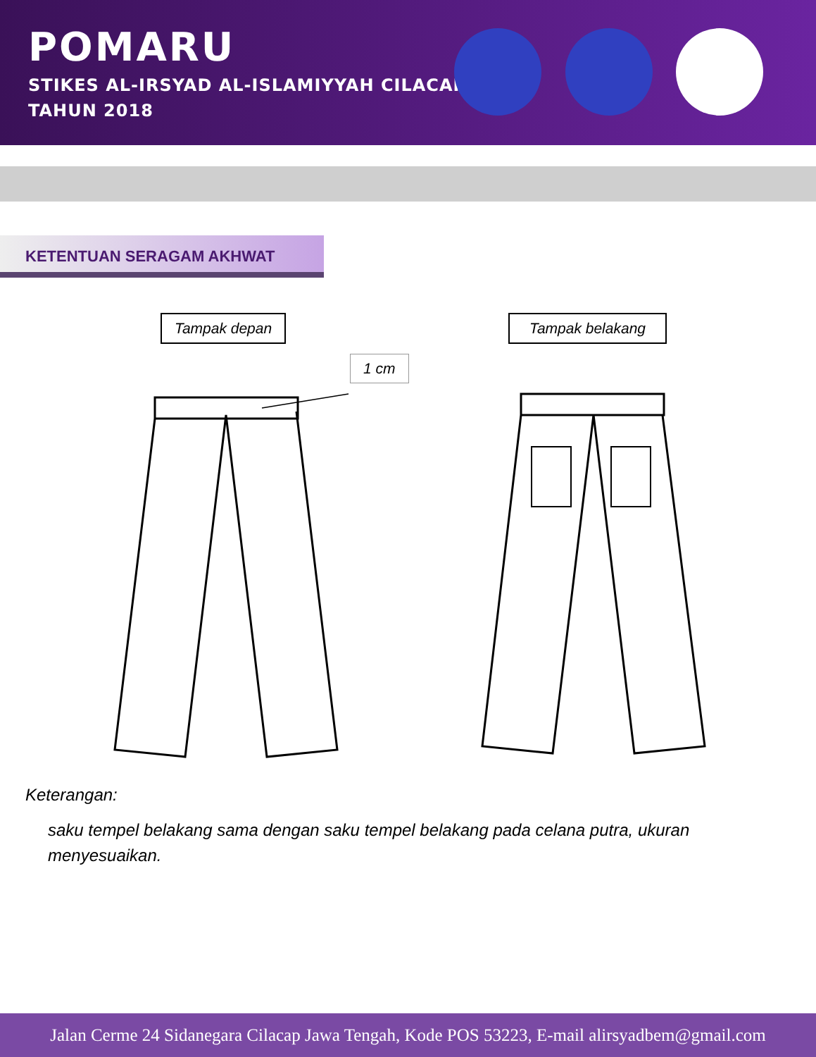POMARU
STIKES AL-IRSYAD AL-ISLAMIYYAH CILACAP
TAHUN 2018
KETENTUAN SERAGAM AKHWAT
Tampak depan Tampak belakang
1 cm
Keterangan:
saku tempel belakang sama dengan saku tempel belakang pada celana putra, ukuran menyesuaikan.
Jalan Cerme 24 Sidanegara Cilacap Jawa Tengah, Kode POS 53223, E-mail alirsyadbem@gmail.com